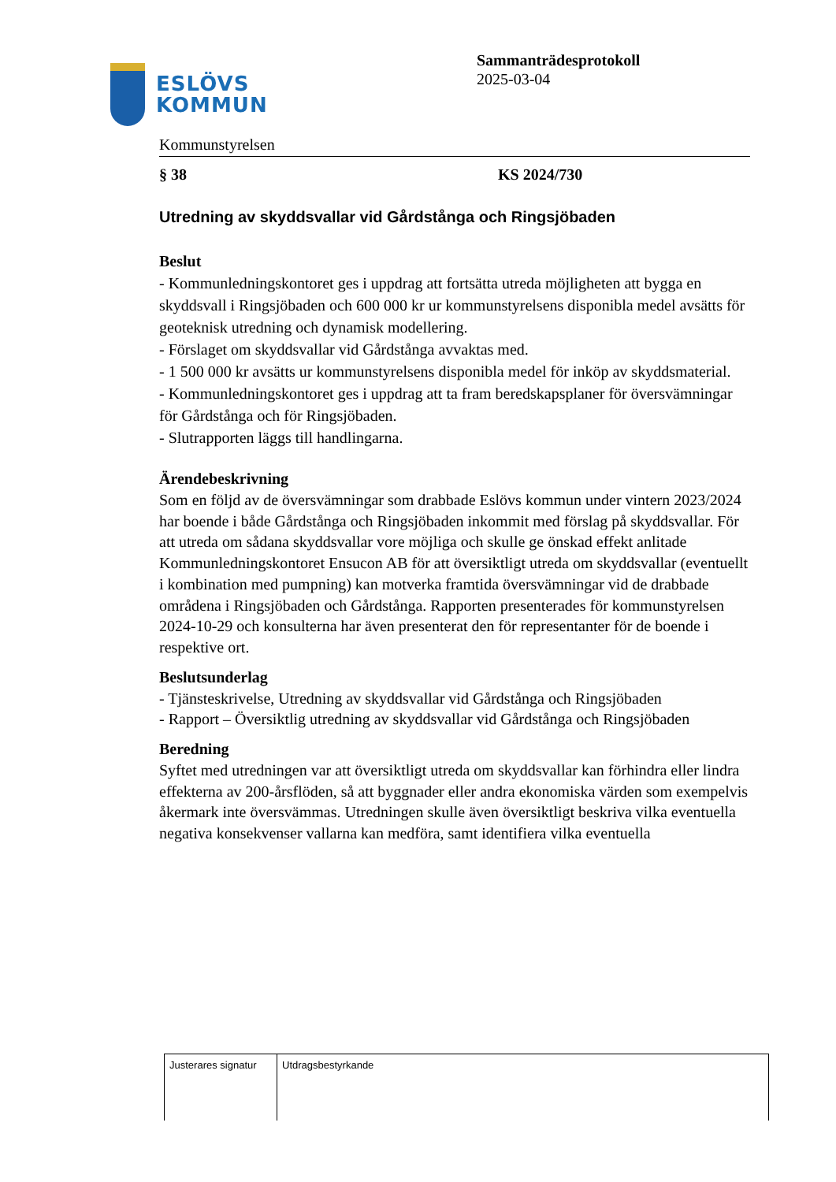ESLÖVS
KOMMUN
Kommunstyrelsen
Sammanträdesprotokoll
2025-03-04
§ 38 KS 2024/730
Utredning av skyddsvallar vid Gårdstånga och Ringsjöbaden
Beslut
- Kommunledningskontoret ges i uppdrag att fortsätta utreda möjligheten att bygga en skyddsvall i Ringsjöbaden och 600 000 kr ur kommunstyrelsens disponibla medel avsätts för geoteknisk utredning och dynamisk modellering.
- Förslaget om skyddsvallar vid Gårdstånga avvaktas med.
- 1 500 000 kr avsätts ur kommunstyrelsens disponibla medel för inköp av skyddsmaterial.
- Kommunledningskontoret ges i uppdrag att ta fram beredskapsplaner för översvämningar för Gårdstånga och för Ringsjöbaden.
- Slutrapporten läggs till handlingarna.
Ärendebeskrivning
Som en följd av de översvämningar som drabbade Eslövs kommun under vintern 2023/2024 har boende i både Gårdstånga och Ringsjöbaden inkommit med förslag på skyddsvallar. För att utreda om sådana skyddsvallar vore möjliga och skulle ge önskad effekt anlitade Kommunledningskontoret Ensucon AB för att översiktligt utreda om skyddsvallar (eventuellt i kombination med pumpning) kan motverka framtida översvämningar vid de drabbade områdena i Ringsjöbaden och Gårdstånga. Rapporten presenterades för kommunstyrelsen 2024-10-29 och konsulterna har även presenterat den för representanter för de boende i respektive ort.
Beslutsunderlag
- Tjänsteskrivelse, Utredning av skyddsvallar vid Gårdstånga och Ringsjöbaden
- Rapport – Översiktlig utredning av skyddsvallar vid Gårdstånga och Ringsjöbaden
Beredning
Syftet med utredningen var att översiktligt utreda om skyddsvallar kan förhindra eller lindra effekterna av 200-årsflöden, så att byggnader eller andra ekonomiska värden som exempelvis åkermark inte översvämmas. Utredningen skulle även översiktligt beskriva vilka eventuella negativa konsekvenser vallarna kan medföra, samt identifiera vilka eventuella
| Justerares signatur | Utdragsbestyrkande |